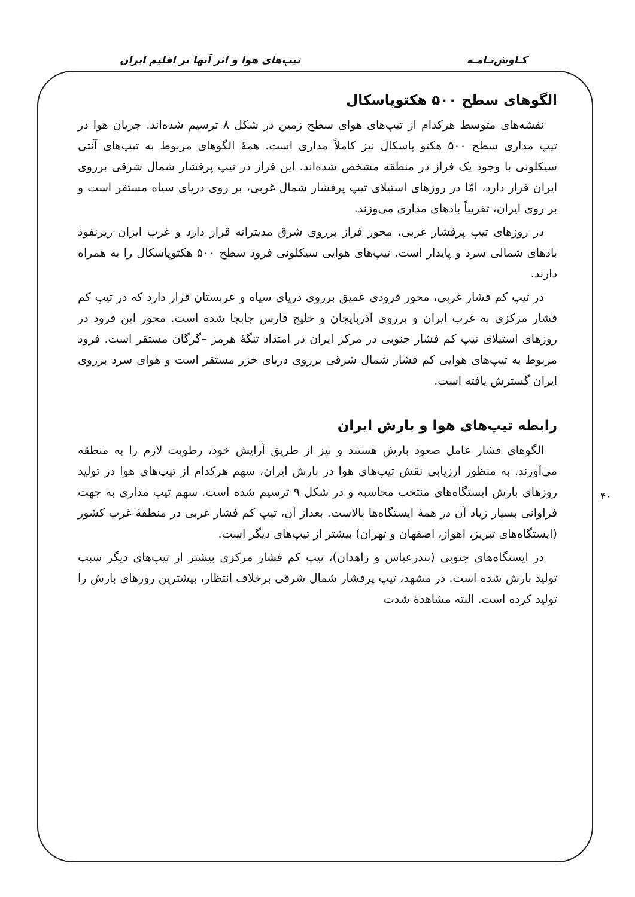کـاوش‌نـامـه تیپ‌های هوا و اثر آنها بر اقلیم ایران
الگوهای سطح ۵۰۰ هکتوپاسکال
نقشه‌های متوسط هرکدام از تیپ‌های هوای سطح زمین در شکل ۸ ترسیم شده‌اند. جریان هوا در تیپ مداری سطح ۵۰۰ هکتو پاسکال نیز کاملاً مداری است. همهٔ الگوهای مربوط به تیپ‌های آنتی سیکلونی با وجود یک فراز در منطقه مشخص شده‌اند. این فراز در تیپ پرفشار شمال شرقی برروی ایران قرار دارد، امّا در روزهای استیلای تیپ پرفشار شمال غربی، بر روی دریای سیاه مستقر است و بر روی ایران، تقریباً بادهای مداری می‌وزند.
در روزهای تیپ پرفشار غربی، محور فراز برروی شرق مدیترانه قرار دارد و غرب ایران زیرنفوذ بادهای شمالی سرد و پایدار است. تیپ‌های هوایی سیکلونی فرود سطح ۵۰۰ هکتوپاسکال را به همراه دارند.
در تیپ کم فشار غربی، محور فرودی عمیق برروی دریای سیاه و عربستان قرار دارد که در تیپ کم فشار مرکزی به غرب ایران و برروی آذربایجان و خلیج فارس جابجا شده است. محور این فرود در روزهای استیلای تیپ کم فشار جنوبی در مرکز ایران در امتداد تنگهٔ هرمز –گرگان مستقر است. فرود مربوط به تیپ‌های هوایی کم فشار شمال شرقی برروی دریای خزر مستقر است و هوای سرد برروی ایران گسترش یافته است.
رابطه تیپ‌های هوا و بارش ایران
الگوهای فشار عامل صعود بارش هستند و نیز از طریق آرایش خود، رطوبت لازم را به منطقه می‌آورند. به منظور ارزیابی نقش تیپ‌های هوا در بارش ایران، سهم هرکدام از تیپ‌های هوا در تولید روزهای بارش ایستگاه‌های منتخب محاسبه و در شکل ۹ ترسیم شده است. سهم تیپ مداری به جهت فراوانی بسیار زیاد آن در همهٔ ایستگاه‌ها بالاست. بعداز آن، تیپ کم فشار غربی در منطقهٔ غرب کشور (ایستگاه‌های تبریز، اهواز، اصفهان و تهران) بیشتر از تیپ‌های دیگر است.
در ایستگاه‌های جنوبی (بندرعباس و زاهدان)، تیپ کم فشار مرکزی بیشتر از تیپ‌های دیگر سبب تولید بارش شده است. در مشهد، تیپ پرفشار شمال شرقی برخلاف انتظار، بیشترین روزهای بارش را تولید کرده است. البته مشاهدهٔ شدت
۴۰